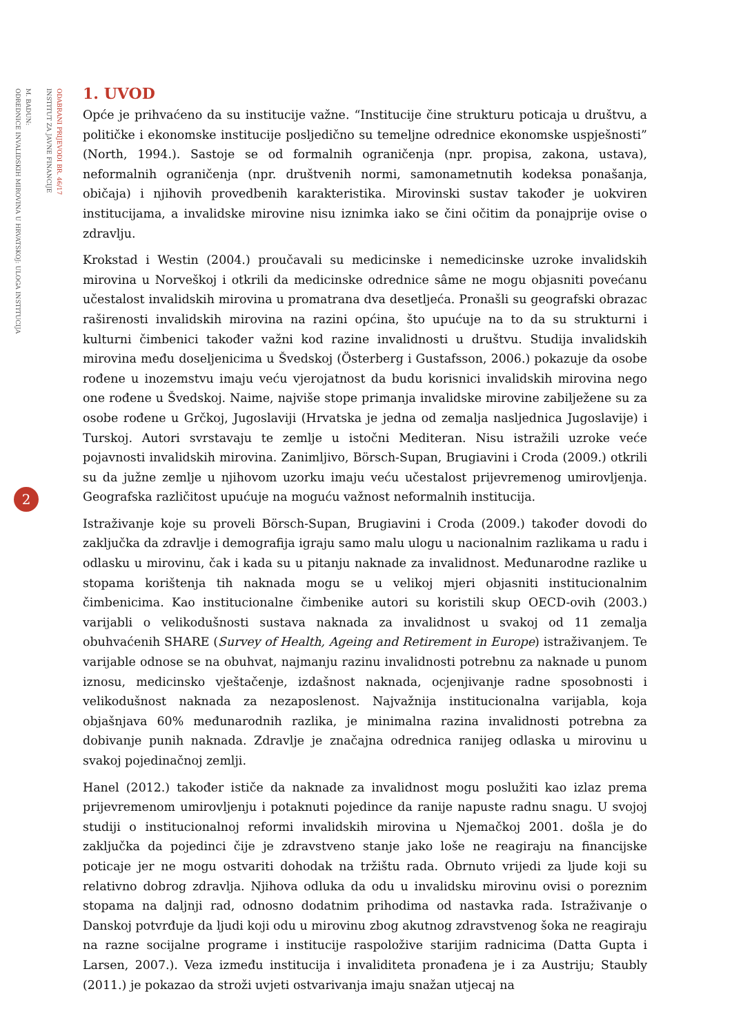ODABRANI PRIJEVODI BR. 46/17
INSTITUT ZA JAVNE FINANCIJE
M. BADUN:
ODREDNICE INVALIDSKIH MIROVINA U HRVATSKOJ: ULOGA INSTITUCIJA
2
1. UVOD
Opće je prihvaćeno da su institucije važne. “Institucije čine strukturu poticaja u društvu, a političke i ekonomske institucije posljedično su temeljne odrednice ekonomske uspješnosti” (North, 1994.). Sastoje se od formalnih ograničenja (npr. propisa, zakona, ustava), neformalnih ograničenja (npr. društvenih normi, samonametnutih kodeksa ponašanja, običaja) i njihovih provedbenih karakteristika. Mirovinski sustav također je uokviren institucijama, a invalidske mirovine nisu iznimka iako se čini očitim da ponajprije ovise o zdravlju.
Krokstad i Westin (2004.) proučavali su medicinske i nemedicinske uzroke invalidskih mirovina u Norveškoj i otkrili da medicinske odrednice sâme ne mogu objasniti povećanu učestalost invalidskih mirovina u promatrana dva desetljeća. Pronašli su geografski obrazac raširenosti invalidskih mirovina na razini općina, što upućuje na to da su strukturni i kulturni čimbenici također važni kod razine invalidnosti u društvu. Studija invalidskih mirovina među doseljenicima u Švedskoj (Österberg i Gustafsson, 2006.) pokazuje da osobe rođene u inozemstvu imaju veću vjerojatnost da budu korisnici invalidskih mirovina nego one rođene u Švedskoj. Naime, najviše stope primanja invalidske mirovine zabilježene su za osobe rođene u Grčkoj, Jugoslaviji (Hrvatska je jedna od zemalja nasljednica Jugoslavije) i Turskoj. Autori svrstavaju te zemlje u istočni Mediteran. Nisu istražili uzroke veće pojavnosti invalidskih mirovina. Zanimljivo, Börsch-Supan, Brugiavini i Croda (2009.) otkrili su da južne zemlje u njihovom uzorku imaju veću učestalost prijevremenog umirovljenja. Geografska različitost upućuje na moguću važnost neformalnih institucija.
Istraživanje koje su proveli Börsch-Supan, Brugiavini i Croda (2009.) također dovodi do zaključka da zdravlje i demografija igraju samo malu ulogu u nacionalnim razlikama u radu i odlasku u mirovinu, čak i kada su u pitanju naknade za invalidnost. Međunarodne razlike u stopama korištenja tih naknada mogu se u velikoj mjeri objasniti institucionalnim čimbenicima. Kao institucionalne čimbenike autori su koristili skup OECD-ovih (2003.) varijabli o velikodušnosti sustava naknada za invalidnost u svakoj od 11 zemalja obuhvaćenih SHARE (Survey of Health, Ageing and Retirement in Europe) istraživanjem. Te varijable odnose se na obuhvat, najmanju razinu invalidnosti potrebnu za naknade u punom iznosu, medicinsko vještačenje, izdašnost naknada, ocjenjivanje radne sposobnosti i velikodušnost naknada za nezaposlenost. Najvažnija institucionalna varijabla, koja objašnjava 60% međunarodnih razlika, je minimalna razina invalidnosti potrebna za dobivanje punih naknada. Zdravlje je značajna odrednica ranijeg odlaska u mirovinu u svakoj pojedinačnoj zemlji.
Hanel (2012.) također ističe da naknade za invalidnost mogu poslužiti kao izlaz prema prijevremenom umirovljenju i potaknuti pojedince da ranije napuste radnu snagu. U svojoj studiji o institucionalnoj reformi invalidskih mirovina u Njemačkoj 2001. došla je do zaključka da pojedinci čije je zdravstveno stanje jako loše ne reagiraju na financijske poticaje jer ne mogu ostvariti dohodak na tržištu rada. Obrnuto vrijedi za ljude koji su relativno dobrog zdravlja. Njihova odluka da odu u invalidsku mirovinu ovisi o poreznim stopama na daljnji rad, odnosno dodatnim prihodima od nastavka rada. Istraživanje o Danskoj potvrđuje da ljudi koji odu u mirovinu zbog akutnog zdravstvenog šoka ne reagiraju na razne socijalne programe i institucije raspoložive starijim radnicima (Datta Gupta i Larsen, 2007.). Veza između institucija i invaliditeta pronađena je i za Austriju; Staubly (2011.) je pokazao da stroži uvjeti ostvarivanja imaju snažan utjecaj na